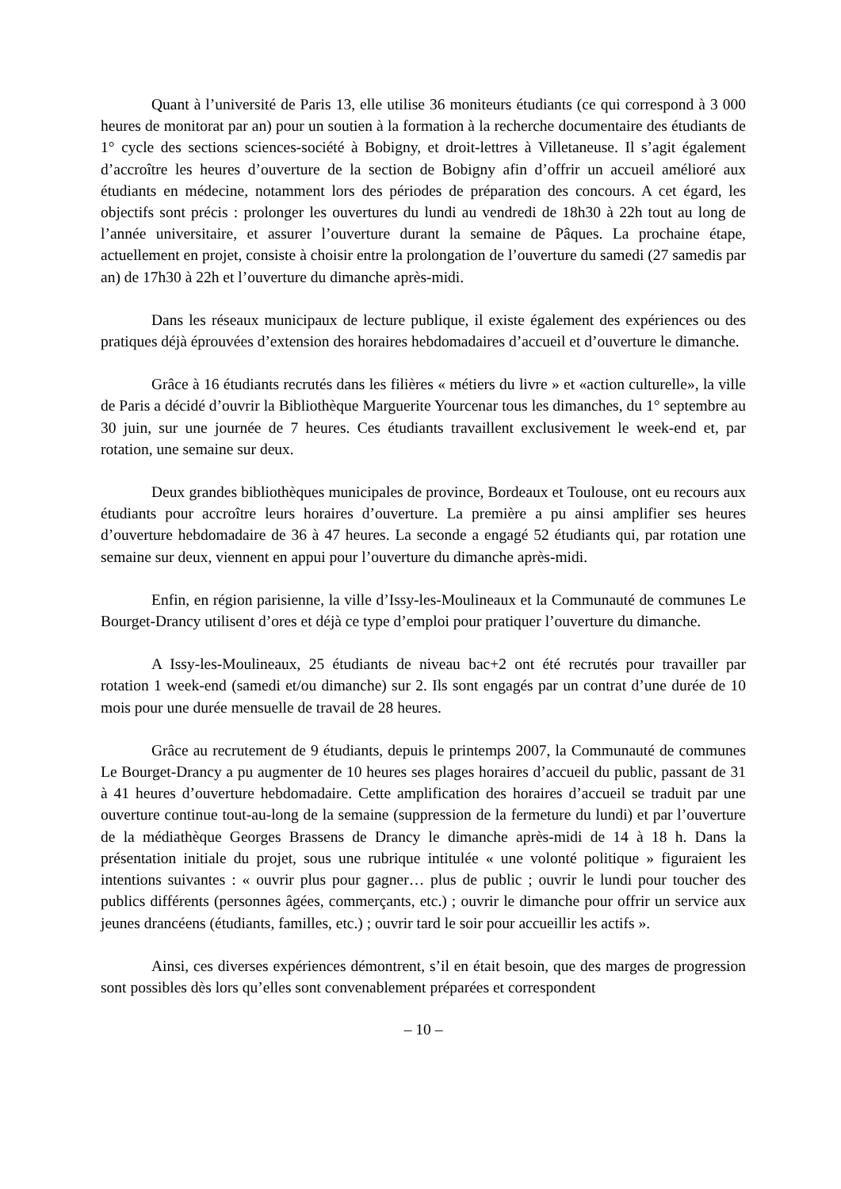Quant à l’université de Paris 13, elle utilise 36 moniteurs étudiants (ce qui correspond à 3 000 heures de monitorat par an) pour un soutien à la formation à la recherche documentaire des étudiants de 1° cycle des sections sciences-société à Bobigny, et droit-lettres à Villetaneuse. Il s’agit également d’accroître les heures d’ouverture de la section de Bobigny afin d’offrir un accueil amélioré aux étudiants en médecine, notamment lors des périodes de préparation des concours. A cet égard, les objectifs sont précis : prolonger les ouvertures du lundi au vendredi de 18h30 à 22h tout au long de l’année universitaire, et assurer l’ouverture durant la semaine de Pâques. La prochaine étape, actuellement en projet, consiste à choisir entre la prolongation de l’ouverture du samedi (27 samedis par an) de 17h30 à 22h et l’ouverture du dimanche après-midi.
Dans les réseaux municipaux de lecture publique, il existe également des expériences ou des pratiques déjà éprouvées d’extension des horaires hebdomadaires d’accueil et d’ouverture le dimanche.
Grâce à 16 étudiants recrutés dans les filières « métiers du livre » et «action culturelle», la ville de Paris a décidé d’ouvrir la Bibliothèque Marguerite Yourcenar tous les dimanches, du 1° septembre au 30 juin, sur une journée de 7 heures. Ces étudiants travaillent exclusivement le week-end et, par rotation, une semaine sur deux.
Deux grandes bibliothèques municipales de province, Bordeaux et Toulouse, ont eu recours aux étudiants pour accroître leurs horaires d’ouverture. La première a pu ainsi amplifier ses heures d’ouverture hebdomadaire de 36 à 47 heures. La seconde a engagé 52 étudiants qui, par rotation une semaine sur deux, viennent en appui pour l’ouverture du dimanche après-midi.
Enfin, en région parisienne, la ville d’Issy-les-Moulineaux et la Communauté de communes Le Bourget-Drancy utilisent d’ores et déjà ce type d’emploi pour pratiquer l’ouverture du dimanche.
A Issy-les-Moulineaux, 25 étudiants de niveau bac+2 ont été recrutés pour travailler par rotation 1 week-end (samedi et/ou dimanche) sur 2. Ils sont engagés par un contrat d’une durée de 10 mois pour une durée mensuelle de travail de 28 heures.
Grâce au recrutement de 9 étudiants, depuis le printemps 2007, la Communauté de communes Le Bourget-Drancy a pu augmenter de 10 heures ses plages horaires d’accueil du public, passant de 31 à 41 heures d’ouverture hebdomadaire. Cette amplification des horaires d’accueil se traduit par une ouverture continue tout-au-long de la semaine (suppression de la fermeture du lundi) et par l’ouverture de la médiathèque Georges Brassens de Drancy le dimanche après-midi de 14 à 18 h. Dans la présentation initiale du projet, sous une rubrique intitulée « une volonté politique » figuraient les intentions suivantes : « ouvrir plus pour gagner… plus de public ; ouvrir le lundi pour toucher des publics différents (personnes âgées, commerçants, etc.) ; ouvrir le dimanche pour offrir un service aux jeunes drancéens (étudiants, familles, etc.) ; ouvrir tard le soir pour accueillir les actifs ».
Ainsi, ces diverses expériences démontrent, s’il en était besoin, que des marges de progression sont possibles dès lors qu’elles sont convenablement préparées et correspondent
– 10 –